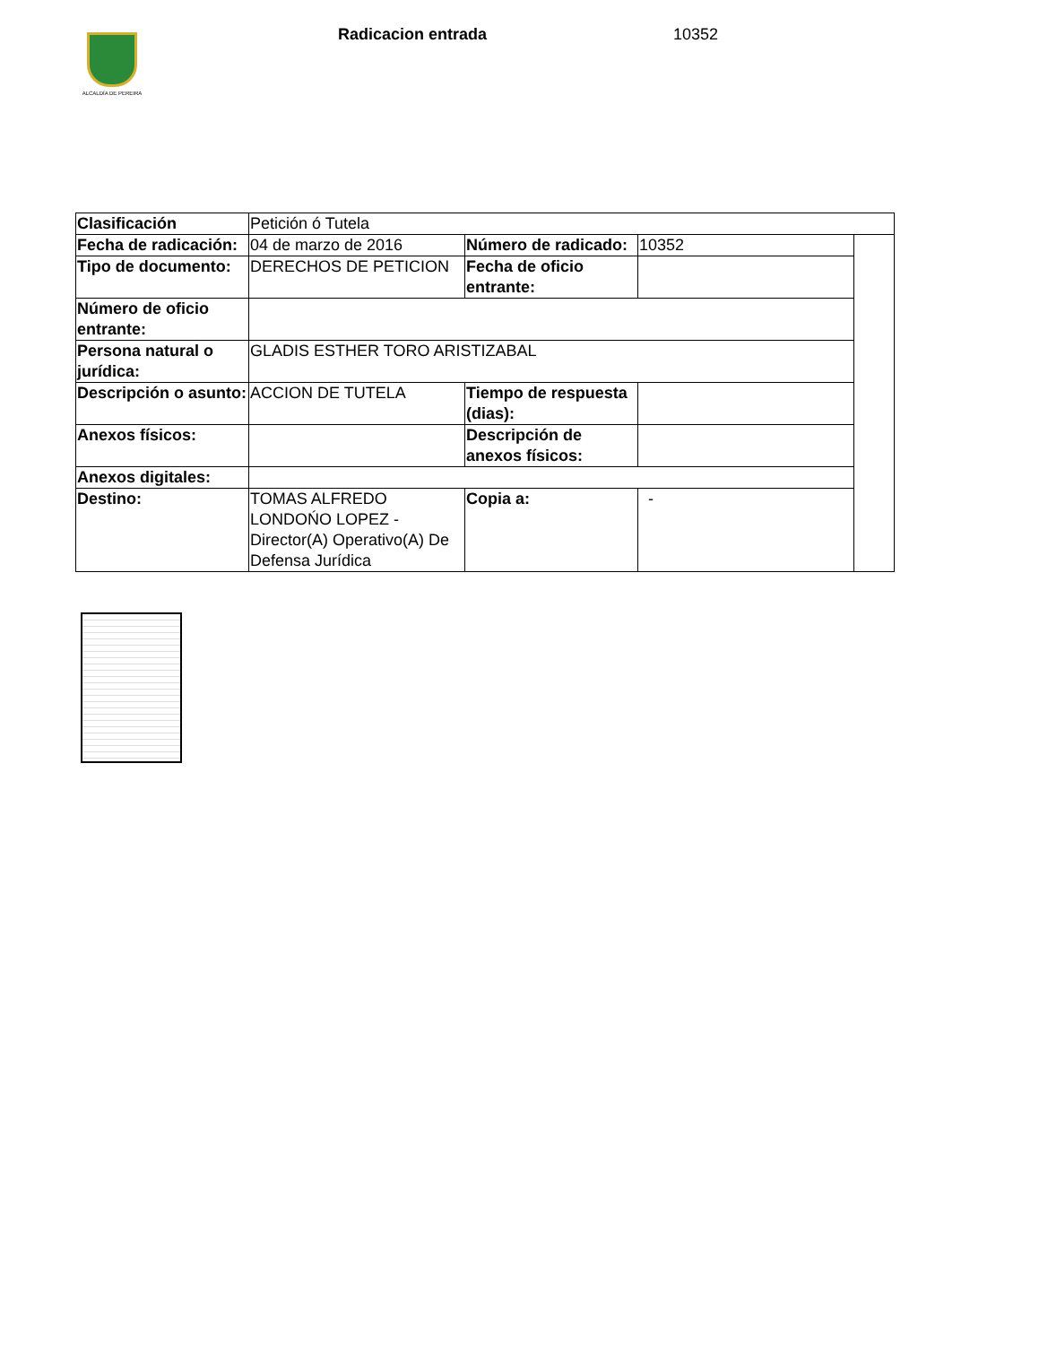ALCALDÍA DE PEREIRA
Radicacion entrada 10352
| Clasificación | Petición ó Tutela | | | |
| Fecha de radicación: | 04 de marzo de 2016 | Número de radicado: | 10352 | |
| Tipo de documento: | DERECHOS DE PETICION | Fecha de oficio entrante: | | |
| Número de oficio entrante: | | | | |
| Persona natural o jurídica: | GLADIS ESTHER TORO ARISTIZABAL | | | |
| Descripción o asunto: | ACCION DE TUTELA | Tiempo de respuesta (dias): | | |
| Anexos físicos: | | Descripción de anexos físicos: | | |
| Anexos digitales: | | | | |
| Destino: | TOMAS ALFREDO LONDOŃO LOPEZ - Director(A) Operativo(A) De Defensa Jurídica | Copia a: | - | |